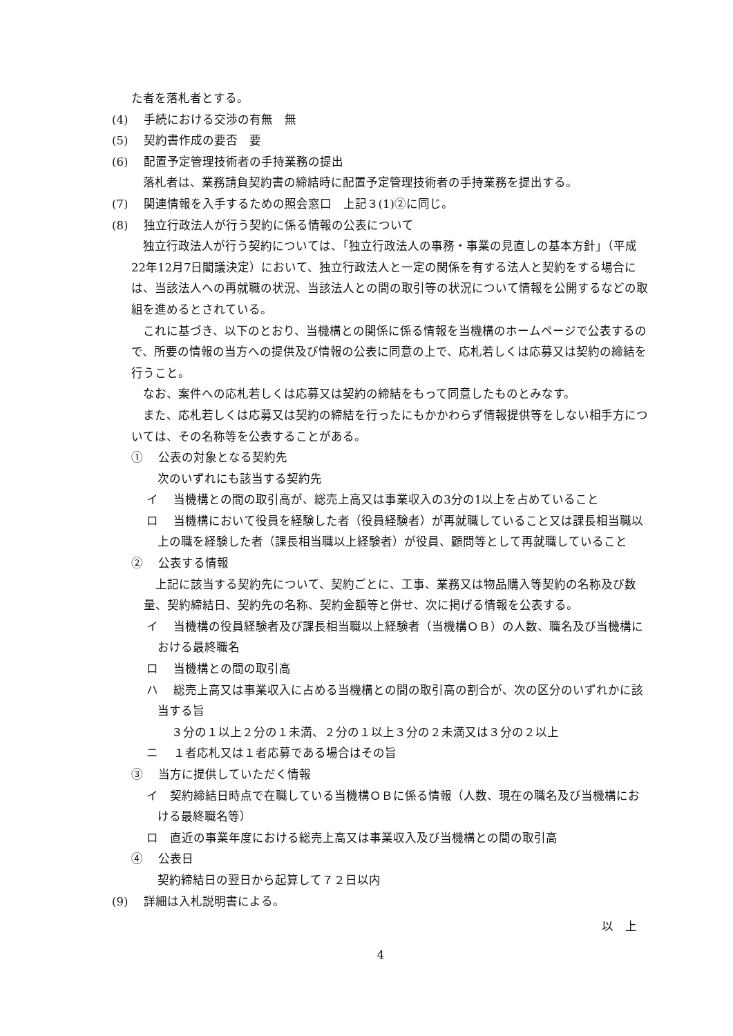た者を落札者とする。
(4)　 手続における交渉の有無　無
(5)　 契約書作成の要否　要
(6)　 配置予定管理技術者の手持業務の提出
落札者は、業務請負契約書の締結時に配置予定管理技術者の手持業務を提出する。
(7)　 関連情報を入手するための照会窓口　上記３(1)②に同じ。
(8)　 独立行政法人が行う契約に係る情報の公表について
　独立行政法人が行う契約については、「独立行政法人の事務・事業の見直しの基本方針」（平成22年12月7日閣議決定）において、独立行政法人と一定の関係を有する法人と契約をする場合には、当該法人への再就職の状況、当該法人との間の取引等の状況について情報を公開するなどの取組を進めるとされている。
　これに基づき、以下のとおり、当機構との関係に係る情報を当機構のホームページで公表するので、所要の情報の当方への提供及び情報の公表に同意の上で、応札若しくは応募又は契約の締結を行うこと。
　なお、案件への応札若しくは応募又は契約の締結をもって同意したものとみなす。
　また、応札若しくは応募又は契約の締結を行ったにもかかわらず情報提供等をしない相手方については、その名称等を公表することがある。
①　 公表の対象となる契約先
次のいずれにも該当する契約先
イ　 当機構との間の取引高が、総売上高又は事業収入の3分の1以上を占めていること
ロ　 当機構において役員を経験した者（役員経験者）が再就職していること又は課長相当職以上の職を経験した者（課長相当職以上経験者）が役員、顧問等として再就職していること
②　 公表する情報
　上記に該当する契約先について、契約ごとに、工事、業務又は物品購入等契約の名称及び数量、契約締結日、契約先の名称、契約金額等と併せ、次に掲げる情報を公表する。
イ　 当機構の役員経験者及び課長相当職以上経験者（当機構ＯＢ）の人数、職名及び当機構における最終職名
ロ　 当機構との間の取引高
ハ　 総売上高又は事業収入に占める当機構との間の取引高の割合が、次の区分のいずれかに該当する旨
３分の１以上２分の１未満、２分の１以上３分の２未満又は３分の２以上
ニ　 １者応札又は１者応募である場合はその旨
③　 当方に提供していただく情報
イ　契約締結日時点で在職している当機構ＯＢに係る情報（人数、現在の職名及び当機構における最終職名等）
ロ　直近の事業年度における総売上高又は事業収入及び当機構との間の取引高
④　 公表日
契約締結日の翌日から起算して７２日以内
(9)　 詳細は入札説明書による。
以　上
4